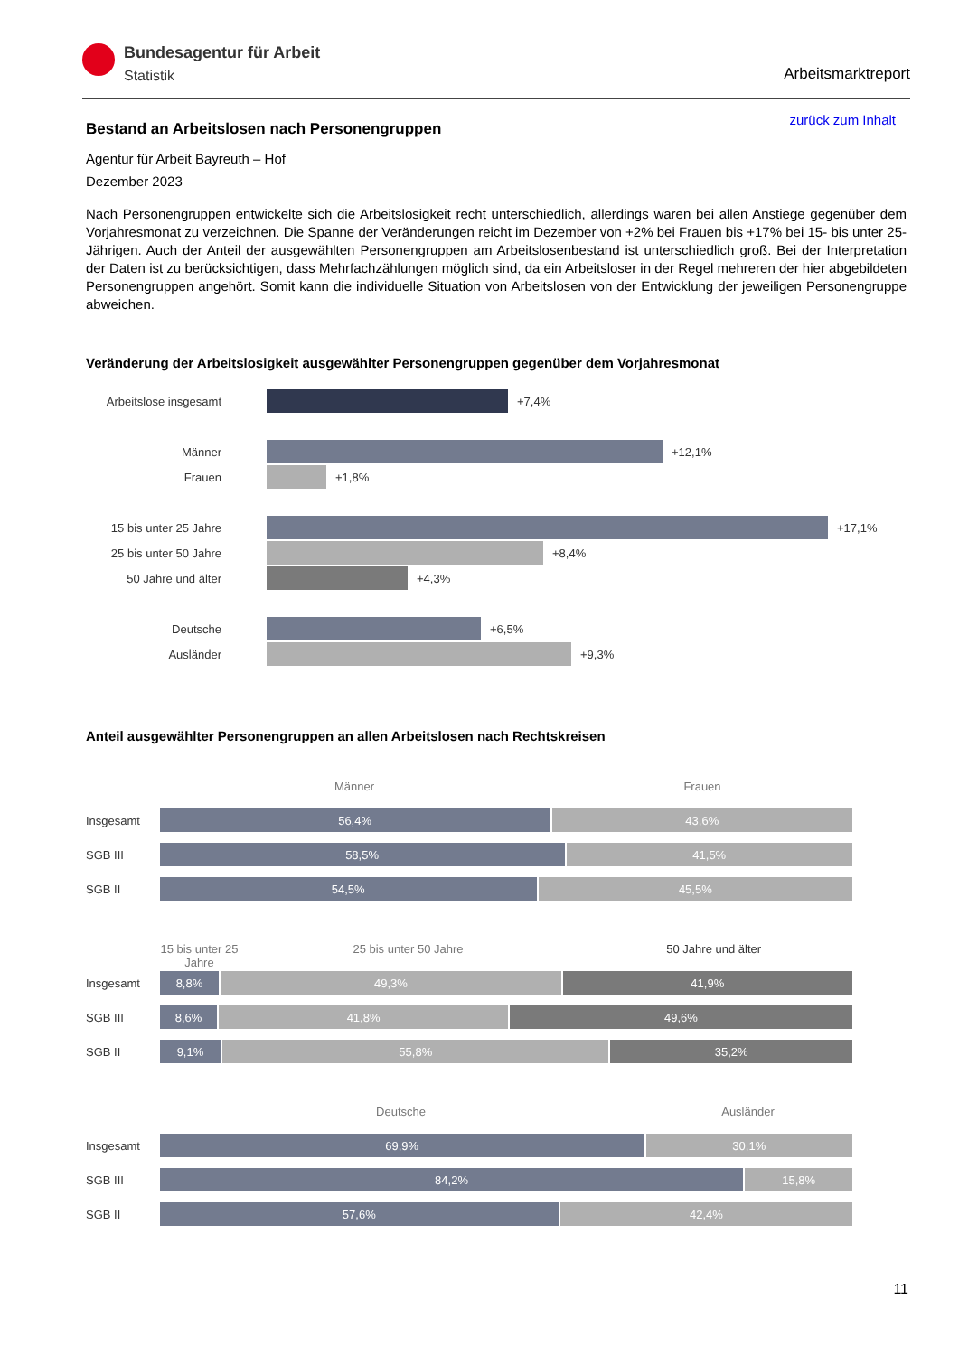Bundesagentur für Arbeit
Statistik
Arbeitsmarktreport
zurück zum Inhalt
Bestand an Arbeitslosen nach Personengruppen
Agentur für Arbeit Bayreuth – Hof
Dezember 2023
Nach Personengruppen entwickelte sich die Arbeitslosigkeit recht unterschiedlich, allerdings waren bei allen Anstiege gegenüber dem Vorjahresmonat zu verzeichnen. Die Spanne der Veränderungen reicht im Dezember von +2% bei Frauen bis +17% bei 15- bis unter 25-Jährigen. Auch der Anteil der ausgewählten Personengruppen am Arbeitslosenbestand ist unterschiedlich groß. Bei der Interpretation der Daten ist zu berücksichtigen, dass Mehrfachzählungen möglich sind, da ein Arbeitsloser in der Regel mehreren der hier abgebildeten Personengruppen angehört. Somit kann die individuelle Situation von Arbeitslosen von der Entwicklung der jeweiligen Personengruppe abweichen.
Veränderung der Arbeitslosigkeit ausgewählter Personengruppen gegenüber dem Vorjahresmonat
Arbeitslose insgesamt
+7,4%
Männer
+12,1%
Frauen
+1,8%
15 bis unter 25 Jahre
+17,1%
25 bis unter 50 Jahre
+8,4%
50 Jahre und älter
+4,3%
Deutsche
+6,5%
Ausländer
+9,3%
Anteil ausgewählter Personengruppen an allen Arbeitslosen nach Rechtskreisen
Männer Frauen
Insgesamt 56,4% 43,6%
SGB III 58,5% 41,5%
SGB II 54,5% 45,5%
15 bis unter 25 Jahre 25 bis unter 50 Jahre 50 Jahre und älter
Insgesamt 8,8% 49,3% 41,9%
SGB III 8,6% 41,8% 49,6%
SGB II 9,1% 55,8% 35,2%
Deutsche Ausländer
Insgesamt 69,9% 30,1%
SGB III 84,2% 15,8%
SGB II 57,6% 42,4%
11